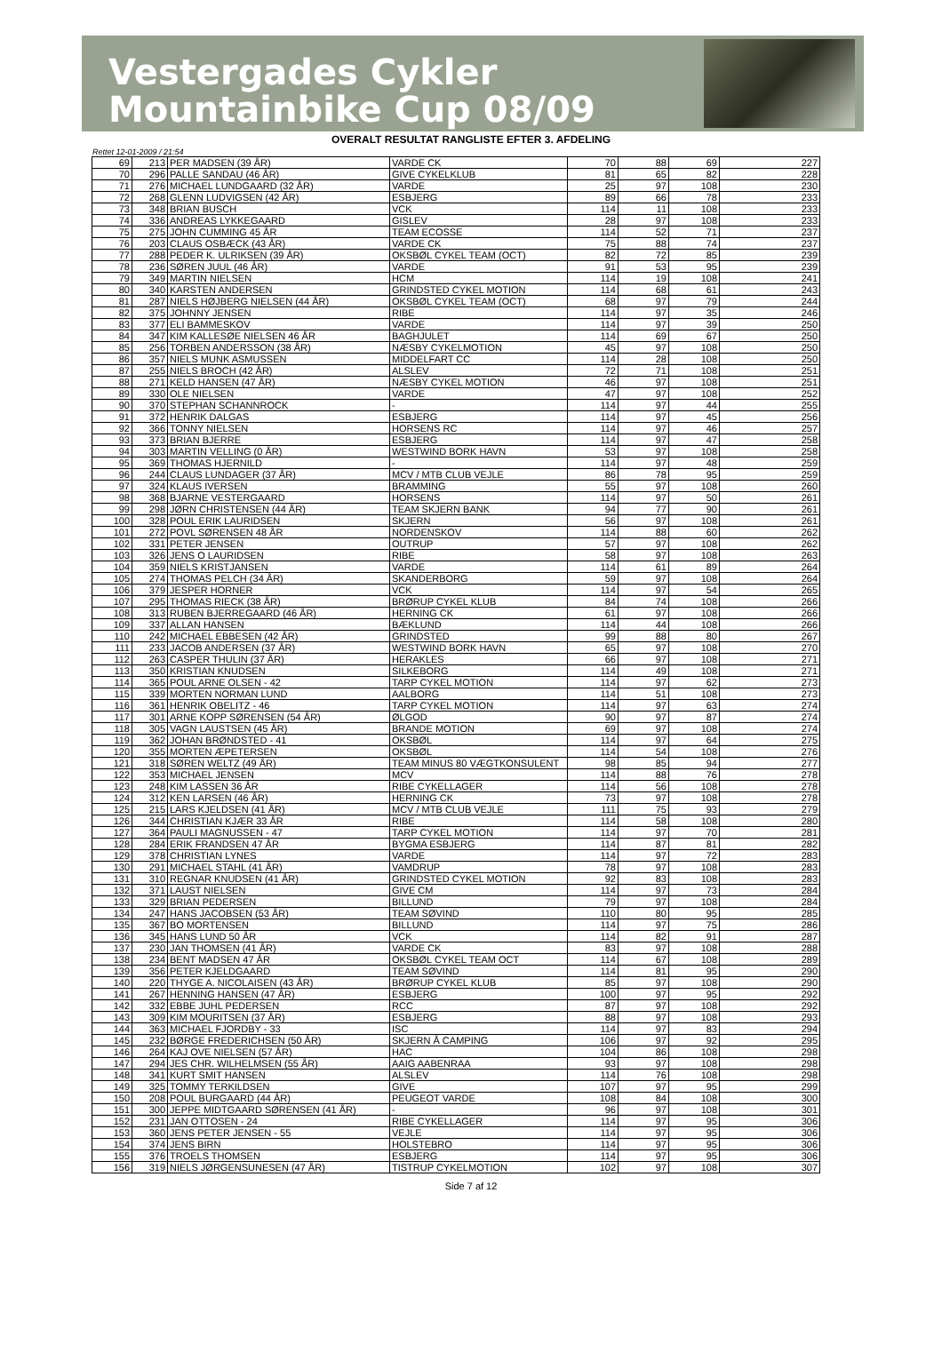Vestergades Cykler
Mountainbike Cup 08/09
OVERALT RESULTAT RANGLISTE EFTER 3. AFDELING
Rettet 12-01-2009 / 21:54
| 69 | 213 | PER MADSEN (39 ÅR) | VARDE CK | 70 | 88 | 69 | 227 |
| 70 | 296 | PALLE SANDAU (46 ÅR) | GIVE CYKELKLUB | 81 | 65 | 82 | 228 |
| 71 | 276 | MICHAEL LUNDGAARD (32 ÅR) | VARDE | 25 | 97 | 108 | 230 |
| 72 | 268 | GLENN LUDVIGSEN (42 ÅR) | ESBJERG | 89 | 66 | 78 | 233 |
| 73 | 348 | BRIAN BUSCH | VCK | 114 | 11 | 108 | 233 |
| 74 | 336 | ANDREAS LYKKEGAARD | GISLEV | 28 | 97 | 108 | 233 |
| 75 | 275 | JOHN CUMMING 45 ÅR | TEAM ECOSSE | 114 | 52 | 71 | 237 |
| 76 | 203 | CLAUS OSBÆCK (43 ÅR) | VARDE CK | 75 | 88 | 74 | 237 |
| 77 | 288 | PEDER K. ULRIKSEN (39 ÅR) | OKSBØL CYKEL TEAM (OCT) | 82 | 72 | 85 | 239 |
| 78 | 236 | SØREN JUUL (46 ÅR) | VARDE | 91 | 53 | 95 | 239 |
| 79 | 349 | MARTIN NIELSEN | HCM | 114 | 19 | 108 | 241 |
| 80 | 340 | KARSTEN ANDERSEN | GRINDSTED CYKEL MOTION | 114 | 68 | 61 | 243 |
| 81 | 287 | NIELS HØJBERG NIELSEN (44 ÅR) | OKSBØL CYKEL TEAM (OCT) | 68 | 97 | 79 | 244 |
| 82 | 375 | JOHNNY JENSEN | RIBE | 114 | 97 | 35 | 246 |
| 83 | 377 | ELI BAMMESKOV | VARDE | 114 | 97 | 39 | 250 |
| 84 | 347 | KIM KALLESØE NIELSEN 46 ÅR | BAGHJULET | 114 | 69 | 67 | 250 |
| 85 | 256 | TORBEN ANDERSSON (38 ÅR) | NÆSBY CYKELMOTION | 45 | 97 | 108 | 250 |
| 86 | 357 | NIELS MUNK ASMUSSEN | MIDDELFART CC | 114 | 28 | 108 | 250 |
| 87 | 255 | NIELS BROCH (42 ÅR) | ALSLEV | 72 | 71 | 108 | 251 |
| 88 | 271 | KELD HANSEN (47 ÅR) | NÆSBY CYKEL MOTION | 46 | 97 | 108 | 251 |
| 89 | 330 | OLE NIELSEN | VARDE | 47 | 97 | 108 | 252 |
| 90 | 370 | STEPHAN SCHANNROCK | - | 114 | 97 | 44 | 255 |
| 91 | 372 | HENRIK DALGAS | ESBJERG | 114 | 97 | 45 | 256 |
| 92 | 366 | TONNY NIELSEN | HORSENS RC | 114 | 97 | 46 | 257 |
| 93 | 373 | BRIAN BJERRE | ESBJERG | 114 | 97 | 47 | 258 |
| 94 | 303 | MARTIN VELLING (0 ÅR) | WESTWIND BORK HAVN | 53 | 97 | 108 | 258 |
| 95 | 369 | THOMAS HJERNILD | - | 114 | 97 | 48 | 259 |
| 96 | 244 | CLAUS LUNDAGER (37 ÅR) | MCV / MTB CLUB VEJLE | 86 | 78 | 95 | 259 |
| 97 | 324 | KLAUS IVERSEN | BRAMMING | 55 | 97 | 108 | 260 |
| 98 | 368 | BJARNE VESTERGAARD | HORSENS | 114 | 97 | 50 | 261 |
| 99 | 298 | JØRN CHRISTENSEN (44 ÅR) | TEAM SKJERN BANK | 94 | 77 | 90 | 261 |
| 100 | 328 | POUL ERIK LAURIDSEN | SKJERN | 56 | 97 | 108 | 261 |
| 101 | 272 | POVL SØRENSEN 48 ÅR | NORDENSKOV | 114 | 88 | 60 | 262 |
| 102 | 331 | PETER JENSEN | OUTRUP | 57 | 97 | 108 | 262 |
| 103 | 326 | JENS O LAURIDSEN | RIBE | 58 | 97 | 108 | 263 |
| 104 | 359 | NIELS KRISTJANSEN | VARDE | 114 | 61 | 89 | 264 |
| 105 | 274 | THOMAS PELCH (34 ÅR) | SKANDERBORG | 59 | 97 | 108 | 264 |
| 106 | 379 | JESPER HORNER | VCK | 114 | 97 | 54 | 265 |
| 107 | 295 | THOMAS RIECK (38 ÅR) | BRØRUP CYKEL KLUB | 84 | 74 | 108 | 266 |
| 108 | 313 | RUBEN BJERREGAARD (46 ÅR) | HERNING CK | 61 | 97 | 108 | 266 |
| 109 | 337 | ALLAN HANSEN | BÆKLUND | 114 | 44 | 108 | 266 |
| 110 | 242 | MICHAEL EBBESEN (42 ÅR) | GRINDSTED | 99 | 88 | 80 | 267 |
| 111 | 233 | JACOB ANDERSEN (37 ÅR) | WESTWIND BORK HAVN | 65 | 97 | 108 | 270 |
| 112 | 263 | CASPER THULIN (37 ÅR) | HERAKLES | 66 | 97 | 108 | 271 |
| 113 | 350 | KRISTIAN KNUDSEN | SILKEBORG | 114 | 49 | 108 | 271 |
| 114 | 365 | POUL ARNE OLSEN - 42 | TARP CYKEL MOTION | 114 | 97 | 62 | 273 |
| 115 | 339 | MORTEN NORMAN LUND | AALBORG | 114 | 51 | 108 | 273 |
| 116 | 361 | HENRIK OBELITZ - 46 | TARP CYKEL MOTION | 114 | 97 | 63 | 274 |
| 117 | 301 | ARNE KOPP SØRENSEN (54 ÅR) | ØLGOD | 90 | 97 | 87 | 274 |
| 118 | 305 | VAGN LAUSTSEN (45 ÅR) | BRANDE MOTION | 69 | 97 | 108 | 274 |
| 119 | 362 | JOHAN BRØNDSTED - 41 | OKSBØL | 114 | 97 | 64 | 275 |
| 120 | 355 | MORTEN ÆPETERSEN | OKSBØL | 114 | 54 | 108 | 276 |
| 121 | 318 | SØREN WELTZ (49 ÅR) | TEAM MINUS 80 VÆGTKONSULENT | 98 | 85 | 94 | 277 |
| 122 | 353 | MICHAEL JENSEN | MCV | 114 | 88 | 76 | 278 |
| 123 | 248 | KIM LASSEN 36 ÅR | RIBE CYKELLAGER | 114 | 56 | 108 | 278 |
| 124 | 312 | KEN LARSEN (46 ÅR) | HERNING CK | 73 | 97 | 108 | 278 |
| 125 | 215 | LARS KJELDSEN (41 ÅR) | MCV / MTB CLUB VEJLE | 111 | 75 | 93 | 279 |
| 126 | 344 | CHRISTIAN KJÆR 33 ÅR | RIBE | 114 | 58 | 108 | 280 |
| 127 | 364 | PAULI MAGNUSSEN - 47 | TARP CYKEL MOTION | 114 | 97 | 70 | 281 |
| 128 | 284 | ERIK FRANDSEN 47 ÅR | BYGMA ESBJERG | 114 | 87 | 81 | 282 |
| 129 | 378 | CHRISTIAN LYNES | VARDE | 114 | 97 | 72 | 283 |
| 130 | 291 | MICHAEL STAHL (41 ÅR) | VAMDRUP | 78 | 97 | 108 | 283 |
| 131 | 310 | REGNAR KNUDSEN (41 ÅR) | GRINDSTED CYKEL MOTION | 92 | 83 | 108 | 283 |
| 132 | 371 | LAUST NIELSEN | GIVE CM | 114 | 97 | 73 | 284 |
| 133 | 329 | BRIAN PEDERSEN | BILLUND | 79 | 97 | 108 | 284 |
| 134 | 247 | HANS JACOBSEN (53 ÅR) | TEAM SØVIND | 110 | 80 | 95 | 285 |
| 135 | 367 | BO MORTENSEN | BILLUND | 114 | 97 | 75 | 286 |
| 136 | 345 | HANS LUND 50 ÅR | VCK | 114 | 82 | 91 | 287 |
| 137 | 230 | JAN THOMSEN (41 ÅR) | VARDE CK | 83 | 97 | 108 | 288 |
| 138 | 234 | BENT MADSEN 47 ÅR | OKSBØL CYKEL TEAM OCT | 114 | 67 | 108 | 289 |
| 139 | 356 | PETER KJELDGAARD | TEAM SØVIND | 114 | 81 | 95 | 290 |
| 140 | 220 | THYGE A. NICOLAISEN (43 ÅR) | BRØRUP CYKEL KLUB | 85 | 97 | 108 | 290 |
| 141 | 267 | HENNING HANSEN (47 ÅR) | ESBJERG | 100 | 97 | 95 | 292 |
| 142 | 332 | EBBE JUHL PEDERSEN | RCC | 87 | 97 | 108 | 292 |
| 143 | 309 | KIM MOURITSEN (37 ÅR) | ESBJERG | 88 | 97 | 108 | 293 |
| 144 | 363 | MICHAEL FJORDBY - 33 | ISC | 114 | 97 | 83 | 294 |
| 145 | 232 | BØRGE FREDERICHSEN (50 ÅR) | SKJERN Å CAMPING | 106 | 97 | 92 | 295 |
| 146 | 264 | KAJ OVE NIELSEN (57 ÅR) | HAC | 104 | 86 | 108 | 298 |
| 147 | 294 | JES CHR. WILHELMSEN (55 ÅR) | AAIG AABENRAA | 93 | 97 | 108 | 298 |
| 148 | 341 | KURT SMIT HANSEN | ALSLEV | 114 | 76 | 108 | 298 |
| 149 | 325 | TOMMY TERKILDSEN | GIVE | 107 | 97 | 95 | 299 |
| 150 | 208 | POUL BURGAARD (44 ÅR) | PEUGEOT VARDE | 108 | 84 | 108 | 300 |
| 151 | 300 | JEPPE MIDTGAARD SØRENSEN (41 ÅR) | - | 96 | 97 | 108 | 301 |
| 152 | 231 | JAN OTTOSEN - 24 | RIBE CYKELLAGER | 114 | 97 | 95 | 306 |
| 153 | 360 | JENS PETER JENSEN - 55 | VEJLE | 114 | 97 | 95 | 306 |
| 154 | 374 | JENS BIRN | HOLSTEBRO | 114 | 97 | 95 | 306 |
| 155 | 376 | TROELS THOMSEN | ESBJERG | 114 | 97 | 95 | 306 |
| 156 | 319 | NIELS JØRGENSUNESEN (47 ÅR) | TISTRUP CYKELMOTION | 102 | 97 | 108 | 307 |
Side 7 af 12